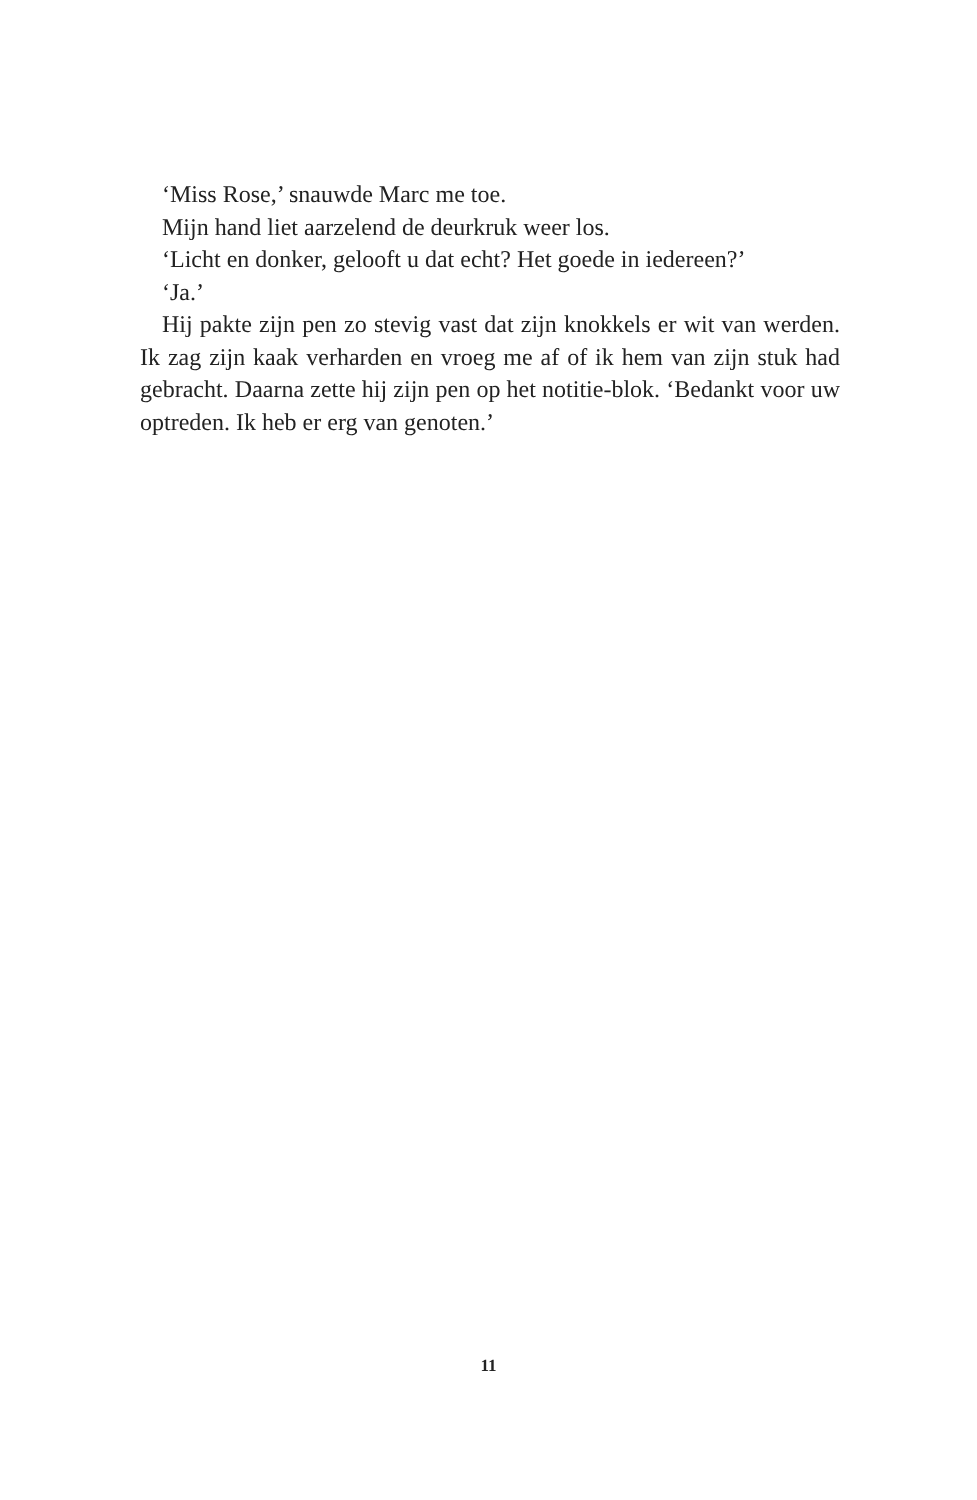‘Miss Rose,’ snauwde Marc me toe.
Mijn hand liet aarzelend de deurkruk weer los.
‘Licht en donker, gelooft u dat echt? Het goede in iedereen?’
‘Ja.’
Hij pakte zijn pen zo stevig vast dat zijn knokkels er wit van werden. Ik zag zijn kaak verharden en vroeg me af of ik hem van zijn stuk had gebracht. Daarna zette hij zijn pen op het notitie-blok. ‘Bedankt voor uw optreden. Ik heb er erg van genoten.’
11